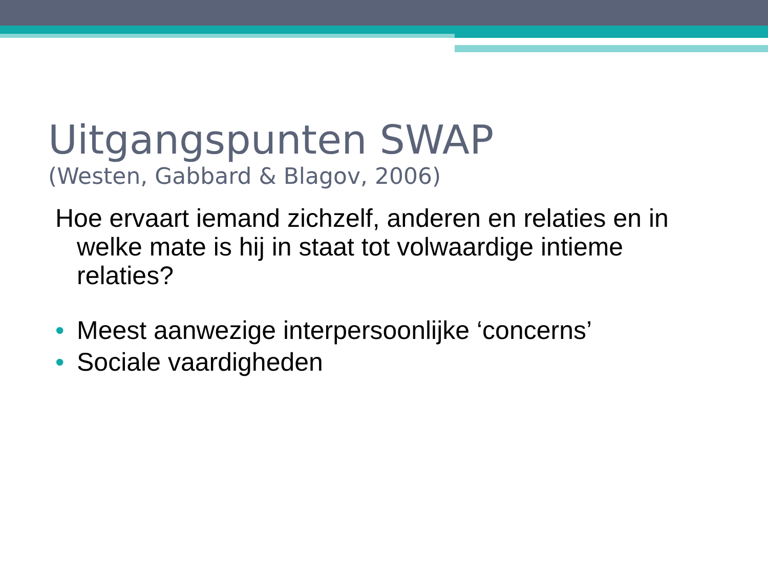Uitgangspunten SWAP
(Westen, Gabbard & Blagov, 2006)
Hoe ervaart iemand zichzelf, anderen en relaties en in welke mate is hij in staat tot volwaardige intieme relaties?
• Meest aanwezige interpersoonlijke ‘concerns’
• Sociale vaardigheden